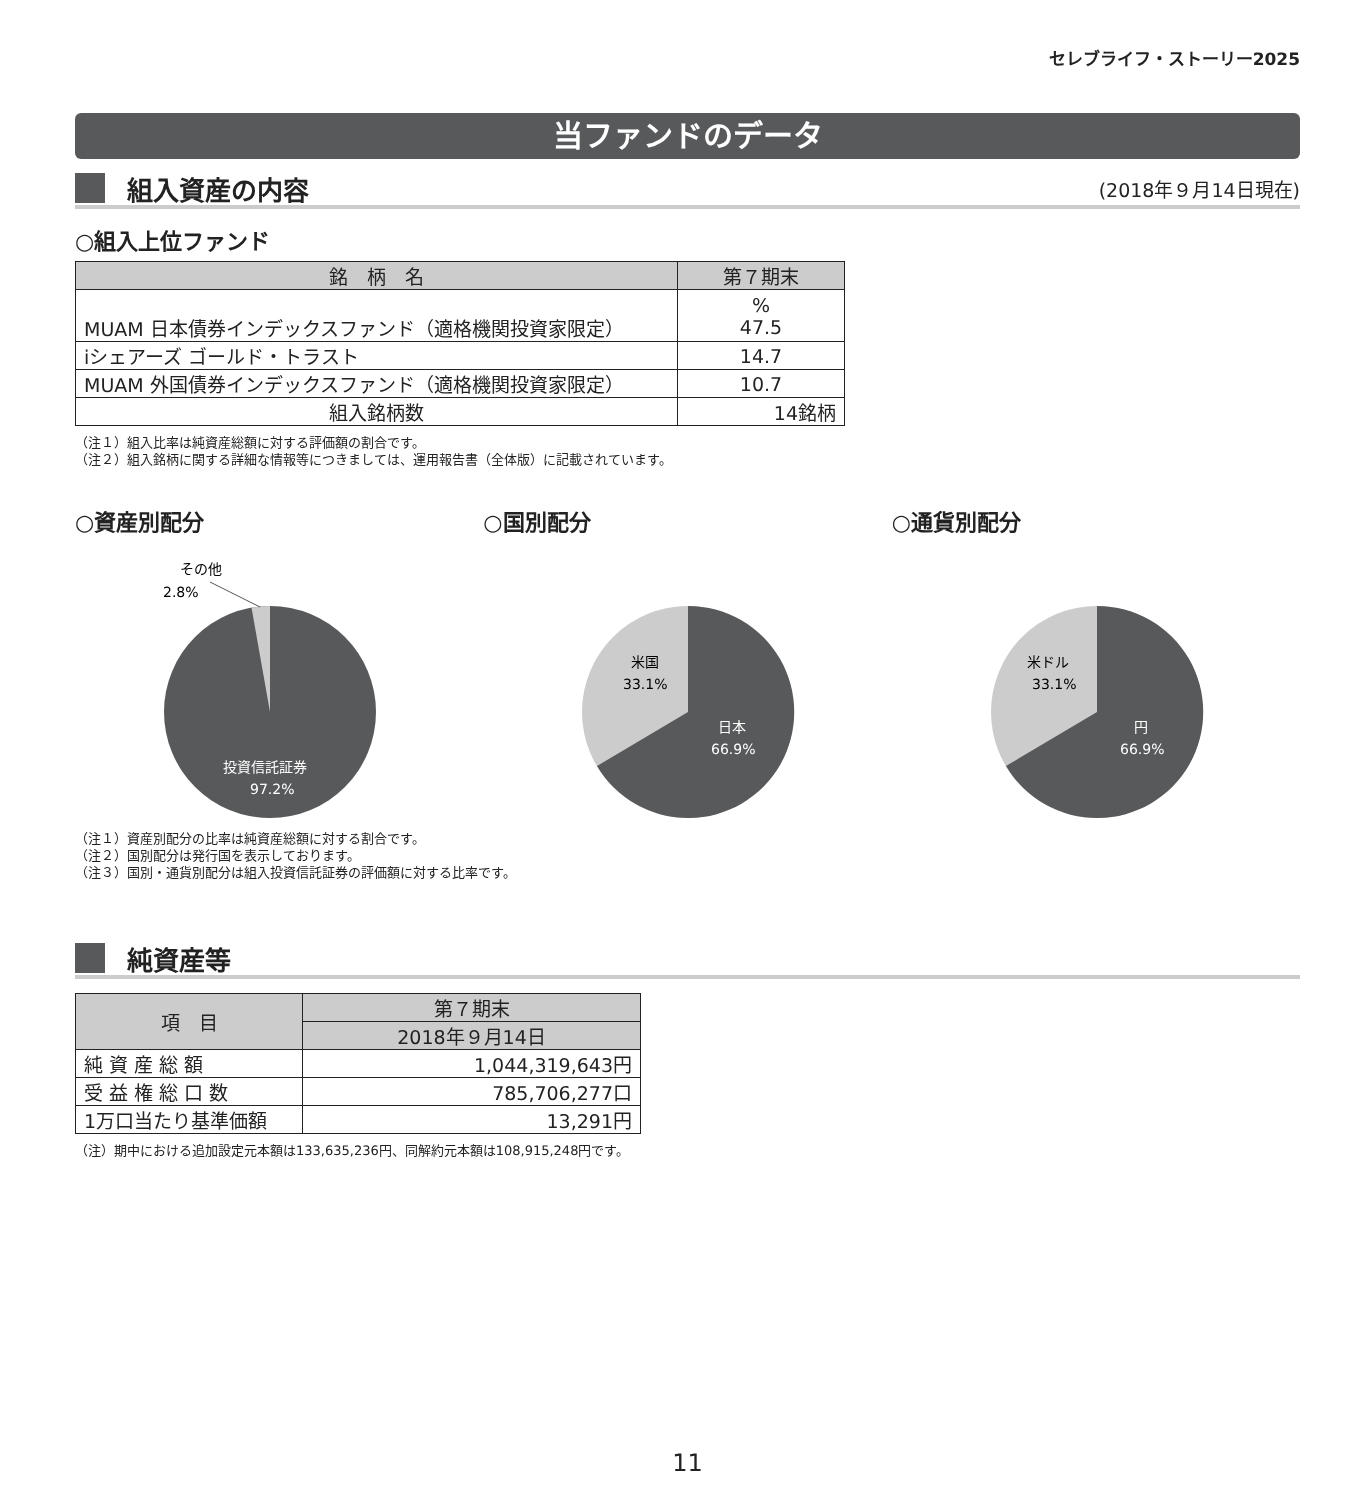セレブライフ・ストーリー2025
当ファンドのデータ
組入資産の内容
(2018年９月14日現在)
○組入上位ファンド
| 銘 柄 名 | 第７期末 |
| --- | --- |
| MUAM 日本債券インデックスファンド（適格機関投資家限定） | % 47.5 |
| iシェアーズ ゴールド・トラスト | 14.7 |
| MUAM 外国債券インデックスファンド（適格機関投資家限定） | 10.7 |
| 組入銘柄数 | 14銘柄 |
（注１）組入比率は純資産総額に対する評価額の割合です。
（注２）組入銘柄に関する詳細な情報等につきましては、運用報告書（全体版）に記載されています。
○資産別配分
その他
2.8%
投資信託証券
97.2%
○国別配分
米国
33.1%
日本
66.9%
○通貨別配分
米ドル
33.1%
円
66.9%
（注１）資産別配分の比率は純資産総額に対する割合です。
（注２）国別配分は発行国を表示しております。
（注３）国別・通貨別配分は組入投資信託証券の評価額に対する比率です。
純資産等
| 項 目 | 第７期末 |
| --- | --- |
| | 2018年９月14日 |
| 純 資 産 総 額 | 1,044,319,643円 |
| 受 益 権 総 口 数 | 785,706,277口 |
| 1万口当たり基準価額 | 13,291円 |
（注）期中における追加設定元本額は133,635,236円、同解約元本額は108,915,248円です。
11